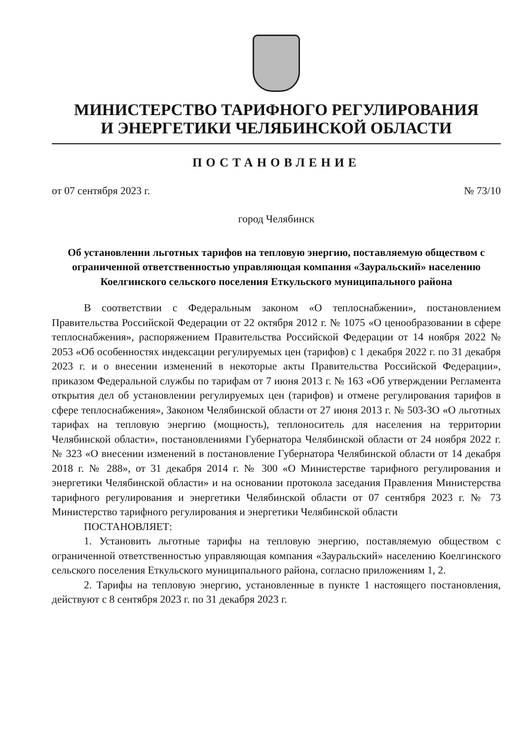МИНИСТЕРСТВО ТАРИФНОГО РЕГУЛИРОВАНИЯ
И ЭНЕРГЕТИКИ ЧЕЛЯБИНСКОЙ ОБЛАСТИ
ПОСТАНОВЛЕНИЕ
от 07 сентября 2023 г. № 73/10
город Челябинск
Об установлении льготных тарифов на тепловую энергию, поставляемую обществом с ограниченной ответственностью управляющая компания «Зауральский» населению Коелгинского сельского поселения Еткульского муниципального района
В соответствии с Федеральным законом «О теплоснабжении», постановлением Правительства Российской Федерации от 22 октября 2012 г. № 1075 «О ценообразовании в сфере теплоснабжения», распоряжением Правительства Российской Федерации от 14 ноября 2022 № 2053 «Об особенностях индексации регулируемых цен (тарифов) с 1 декабря 2022 г. по 31 декабря 2023 г. и о внесении изменений в некоторые акты Правительства Российской Федерации», приказом Федеральной службы по тарифам от 7 июня 2013 г. № 163 «Об утверждении Регламента открытия дел об установлении регулируемых цен (тарифов) и отмене регулирования тарифов в сфере теплоснабжения», Законом Челябинской области от 27 июня 2013 г. № 503-ЗО «О льготных тарифах на тепловую энергию (мощность), теплоноситель для населения на территории Челябинской области», постановлениями Губернатора Челябинской области от 24 ноября 2022 г. № 323 «О внесении изменений в постановление Губернатора Челябинской области от 14 декабря 2018 г. № 288», от 31 декабря 2014 г. № 300 «О Министерстве тарифного регулирования и энергетики Челябинской области» и на основании протокола заседания Правления Министерства тарифного регулирования и энергетики Челябинской области от 07 сентября 2023 г. № 73 Министерство тарифного регулирования и энергетики Челябинской области
ПОСТАНОВЛЯЕТ:
1. Установить льготные тарифы на тепловую энергию, поставляемую обществом с ограниченной ответственностью управляющая компания «Зауральский» населению Коелгинского сельского поселения Еткульского муниципального района, согласно приложениям 1, 2.
2. Тарифы на тепловую энергию, установленные в пункте 1 настоящего постановления, действуют с 8 сентября 2023 г. по 31 декабря 2023 г.